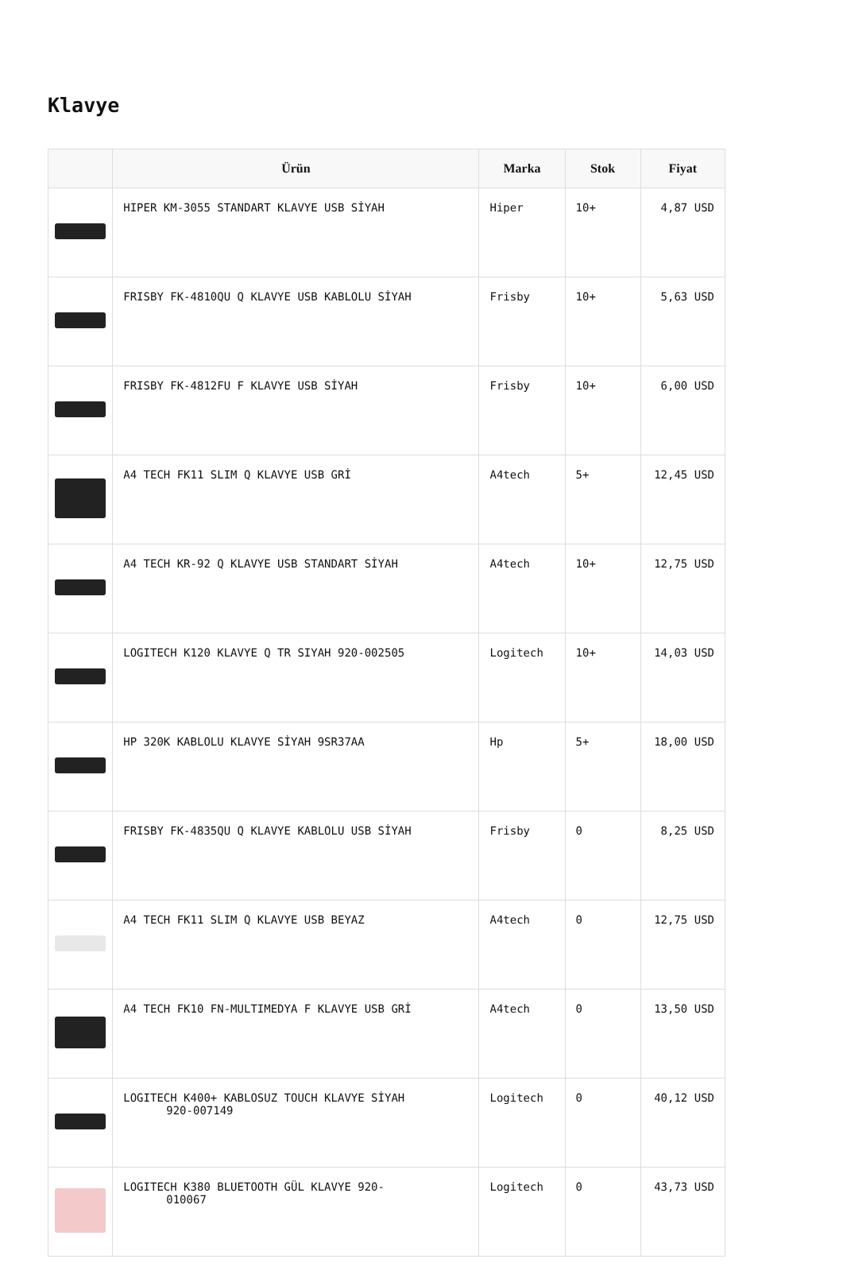Klavye
| | Ürün | Marka | Stok | Fiyat |
| --- | --- | --- | --- | --- |
| | HIPER KM-3055 STANDART KLAVYE USB SİYAH | Hiper | 10+ | 4,87 USD |
| | FRISBY FK-4810QU Q KLAVYE USB KABLOLU SİYAH | Frisby | 10+ | 5,63 USD |
| | FRISBY FK-4812FU F KLAVYE USB SİYAH | Frisby | 10+ | 6,00 USD |
| | A4 TECH FK11 SLIM Q KLAVYE USB GRİ | A4tech | 5+ | 12,45 USD |
| | A4 TECH KR-92 Q KLAVYE USB STANDART SİYAH | A4tech | 10+ | 12,75 USD |
| | LOGITECH K120 KLAVYE Q TR SIYAH 920-002505 | Logitech | 10+ | 14,03 USD |
| | HP 320K KABLOLU KLAVYE SİYAH 9SR37AA | Hp | 5+ | 18,00 USD |
| | FRISBY FK-4835QU Q KLAVYE KABLOLU USB SİYAH | Frisby | 0 | 8,25 USD |
| | A4 TECH FK11 SLIM Q KLAVYE USB BEYAZ | A4tech | 0 | 12,75 USD |
| | A4 TECH FK10 FN-MULTIMEDYA F KLAVYE USB GRİ | A4tech | 0 | 13,50 USD |
| | LOGITECH K400+ KABLOSUZ TOUCH KLAVYE SİYAH 920-007149 | Logitech | 0 | 40,12 USD |
| | LOGITECH K380 BLUETOOTH GÜL KLAVYE 920- 010067 | Logitech | 0 | 43,73 USD |